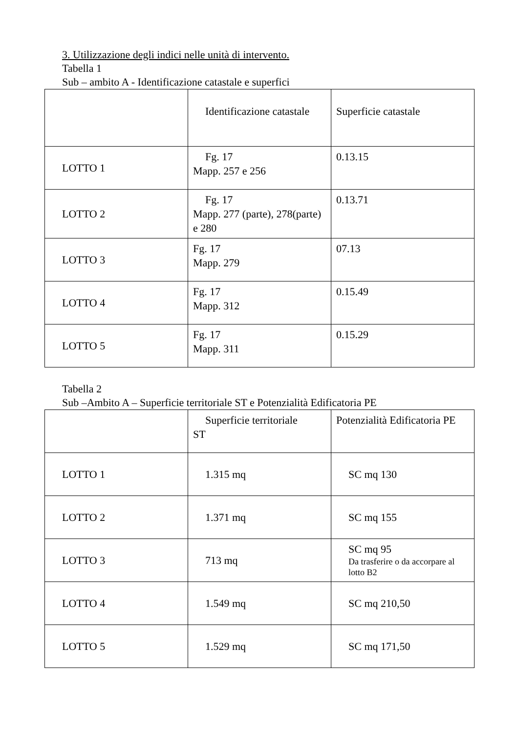3. Utilizzazione degli indici nelle unità di intervento.
Tabella 1
Sub – ambito A - Identificazione catastale e superfici
| | Identificazione catastale | Superficie catastale |
| LOTTO 1 | Fg. 17 Mapp. 257 e 256 | 0.13.15 |
| LOTTO 2 | Fg. 17 Mapp. 277 (parte), 278(parte) e 280 | 0.13.71 |
| LOTTO 3 | Fg. 17 Mapp. 279 | 07.13 |
| LOTTO 4 | Fg. 17 Mapp. 312 | 0.15.49 |
| LOTTO 5 | Fg. 17 Mapp. 311 | 0.15.29 |
Tabella 2
Sub –Ambito A – Superficie territoriale ST e Potenzialità Edificatoria PE
| | Superficie territoriale ST | Potenzialità Edificatoria PE |
| LOTTO 1 | 1.315 mq | SC mq 130 |
| LOTTO 2 | 1.371 mq | SC mq 155 |
| LOTTO 3 | 713 mq | SC mq 95 Da trasferire o da accorpare al lotto B2 |
| LOTTO 4 | 1.549 mq | SC mq 210,50 |
| LOTTO 5 | 1.529 mq | SC mq 171,50 |